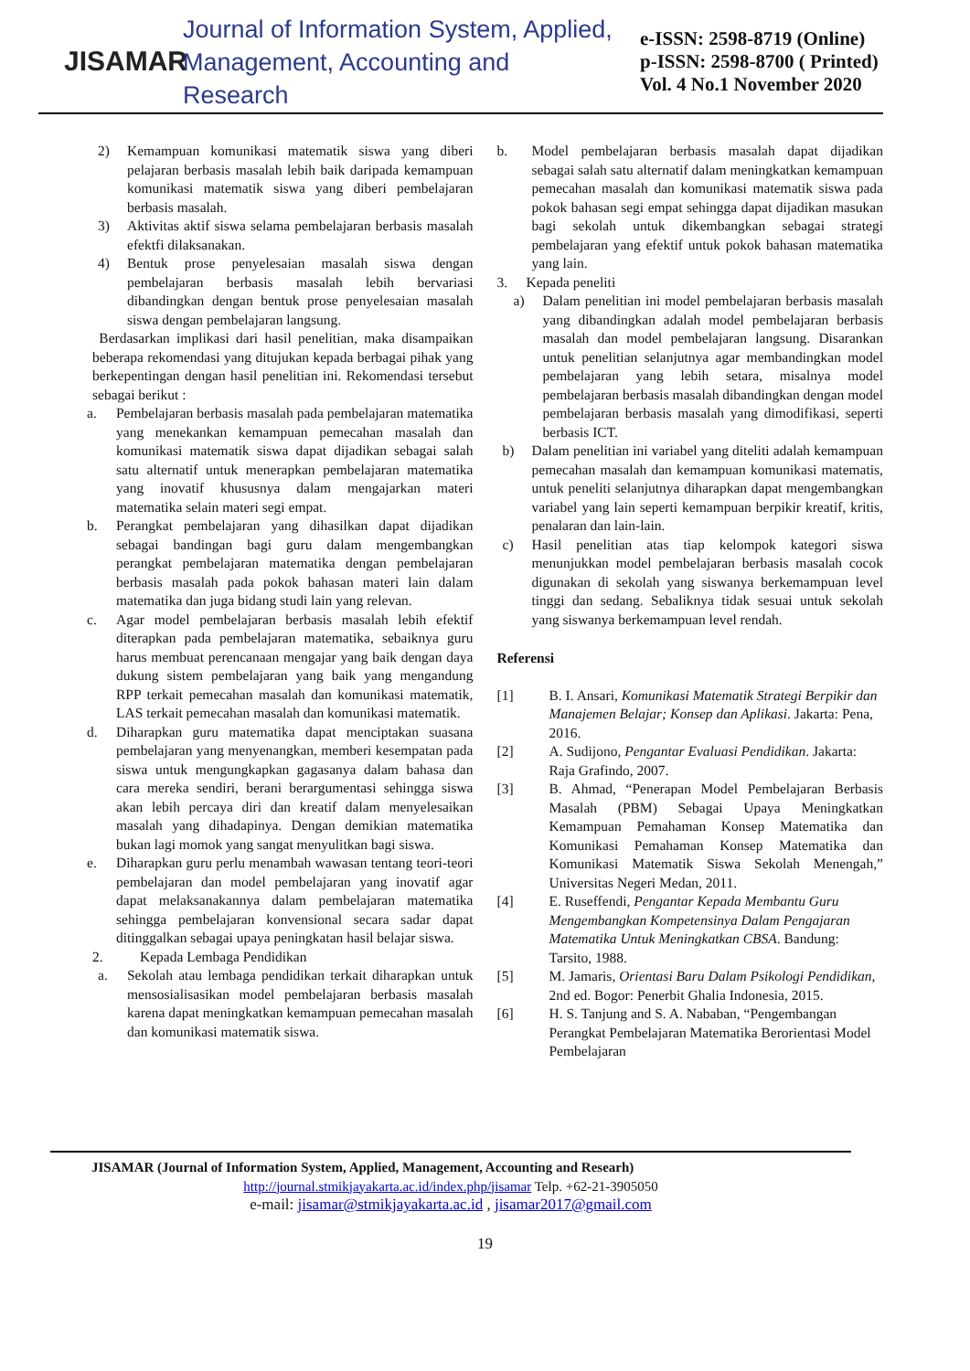JISAMAR
Journal of Information System, Applied,
Management, Accounting and Research
e-ISSN: 2598-8719 (Online)
p-ISSN: 2598-8700 ( Printed)
Vol. 4 No.1 November 2020
2) Kemampuan komunikasi matematik siswa yang diberi pelajaran berbasis masalah lebih baik daripada kemampuan komunikasi matematik siswa yang diberi pembelajaran berbasis masalah.
3) Aktivitas aktif siswa selama pembelajaran berbasis masalah efektfi dilaksanakan.
4) Bentuk prose penyelesaian masalah siswa dengan pembelajaran berbasis masalah lebih bervariasi dibandingkan dengan bentuk prose penyelesaian masalah siswa dengan pembelajaran langsung.
Berdasarkan implikasi dari hasil penelitian, maka disampaikan beberapa rekomendasi yang ditujukan kepada berbagai pihak yang berkepentingan dengan hasil penelitian ini. Rekomendasi tersebut sebagai berikut :
a. Pembelajaran berbasis masalah pada pembelajaran matematika yang menekankan kemampuan pemecahan masalah dan komunikasi matematik siswa dapat dijadikan sebagai salah satu alternatif untuk menerapkan pembelajaran matematika yang inovatif khususnya dalam mengajarkan materi matematika selain materi segi empat.
b. Perangkat pembelajaran yang dihasilkan dapat dijadikan sebagai bandingan bagi guru dalam mengembangkan perangkat pembelajaran matematika dengan pembelajaran berbasis masalah pada pokok bahasan materi lain dalam matematika dan juga bidang studi lain yang relevan.
c. Agar model pembelajaran berbasis masalah lebih efektif diterapkan pada pembelajaran matematika, sebaiknya guru harus membuat perencanaan mengajar yang baik dengan daya dukung sistem pembelajaran yang baik yang mengandung RPP terkait pemecahan masalah dan komunikasi matematik, LAS terkait pemecahan masalah dan komunikasi matematik.
d. Diharapkan guru matematika dapat menciptakan suasana pembelajaran yang menyenangkan, memberi kesempatan pada siswa untuk mengungkapkan gagasanya dalam bahasa dan cara mereka sendiri, berani berargumentasi sehingga siswa akan lebih percaya diri dan kreatif dalam menyelesaikan masalah yang dihadapinya. Dengan demikian matematika bukan lagi momok yang sangat menyulitkan bagi siswa.
e. Diharapkan guru perlu menambah wawasan tentang teori-teori pembelajaran dan model pembelajaran yang inovatif agar dapat melaksanakannya dalam pembelajaran matematika sehingga pembelajaran konvensional secara sadar dapat ditinggalkan sebagai upaya peningkatan hasil belajar siswa.
2. Kepada Lembaga Pendidikan
a. Sekolah atau lembaga pendidikan terkait diharapkan untuk mensosialisasikan model pembelajaran berbasis masalah karena dapat meningkatkan kemampuan pemecahan masalah dan komunikasi matematik siswa.
b. Model pembelajaran berbasis masalah dapat dijadikan sebagai salah satu alternatif dalam meningkatkan kemampuan pemecahan masalah dan komunikasi matematik siswa pada pokok bahasan segi empat sehingga dapat dijadikan masukan bagi sekolah untuk dikembangkan sebagai strategi pembelajaran yang efektif untuk pokok bahasan matematika yang lain.
3. Kepada peneliti
a) Dalam penelitian ini model pembelajaran berbasis masalah yang dibandingkan adalah model pembelajaran berbasis masalah dan model pembelajaran langsung. Disarankan untuk penelitian selanjutnya agar membandingkan model pembelajaran yang lebih setara, misalnya model pembelajaran berbasis masalah dibandingkan dengan model pembelajaran berbasis masalah yang dimodifikasi, seperti berbasis ICT.
b) Dalam penelitian ini variabel yang diteliti adalah kemampuan pemecahan masalah dan kemampuan komunikasi matematis, untuk peneliti selanjutnya diharapkan dapat mengembangkan variabel yang lain seperti kemampuan berpikir kreatif, kritis, penalaran dan lain-lain.
c) Hasil penelitian atas tiap kelompok kategori siswa menunjukkan model pembelajaran berbasis masalah cocok digunakan di sekolah yang siswanya berkemampuan level tinggi dan sedang. Sebaliknya tidak sesuai untuk sekolah yang siswanya berkemampuan level rendah.
Referensi
[1] B. I. Ansari, Komunikasi Matematik Strategi Berpikir dan Manajemen Belajar; Konsep dan Aplikasi. Jakarta: Pena, 2016.
[2] A. Sudijono, Pengantar Evaluasi Pendidikan. Jakarta: Raja Grafindo, 2007.
[3] B. Ahmad, “Penerapan Model Pembelajaran Berbasis Masalah (PBM) Sebagai Upaya Meningkatkan Kemampuan Pemahaman Konsep Matematika dan Komunikasi Pemahaman Konsep Matematika dan Komunikasi Matematik Siswa Sekolah Menengah,” Universitas Negeri Medan, 2011.
[4] E. Ruseffendi, Pengantar Kepada Membantu Guru Mengembangkan Kompetensinya Dalam Pengajaran Matematika Untuk Meningkatkan CBSA. Bandung: Tarsito, 1988.
[5] M. Jamaris, Orientasi Baru Dalam Psikologi Pendidikan, 2nd ed. Bogor: Penerbit Ghalia Indonesia, 2015.
[6] H. S. Tanjung and S. A. Nababan, “Pengembangan Perangkat Pembelajaran Matematika Berorientasi Model Pembelajaran
JISAMAR (Journal of Information System, Applied, Management, Accounting and Researh)
http://journal.stmikjayakarta.ac.id/index.php/jisamar Telp. +62-21-3905050
e-mail: jisamar@stmikjayakarta.ac.id , jisamar2017@gmail.com
19